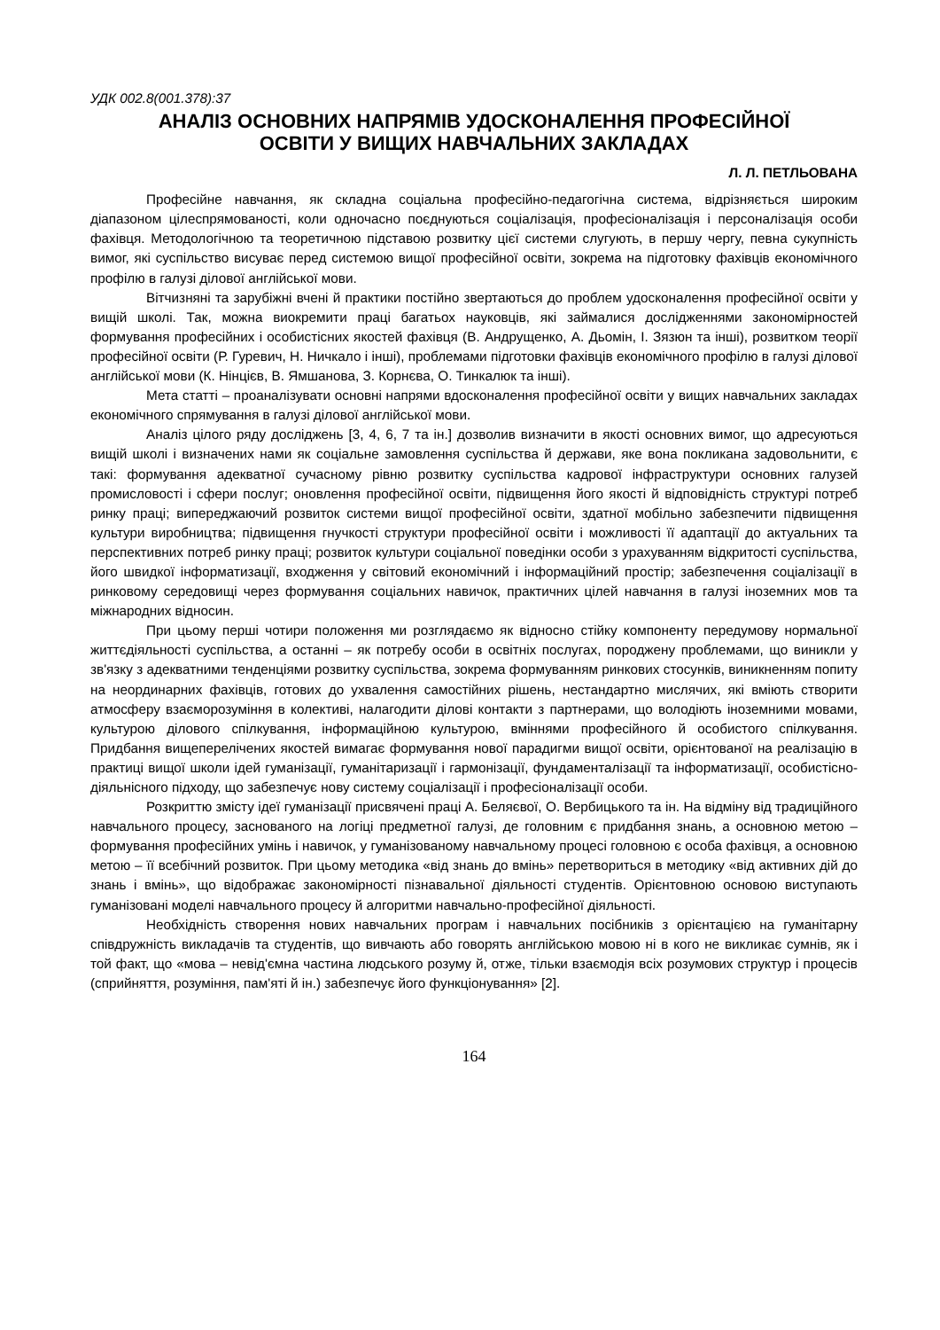УДК 002.8(001.378):37
АНАЛІЗ ОСНОВНИХ НАПРЯМІВ УДОСКОНАЛЕННЯ ПРОФЕСІЙНОЇ
ОСВІТИ У ВИЩИХ НАВЧАЛЬНИХ ЗАКЛАДАХ
Л. Л. ПЕТЛЬОВАНА
Професійне навчання, як складна соціальна професійно-педагогічна система, відрізняється широким діапазоном цілеспрямованості, коли одночасно поєднуються соціалізація, професіоналізація і персоналізація особи фахівця. Методологічною та теоретичною підставою розвитку цієї системи слугують, в першу чергу, певна сукупність вимог, які суспільство висуває перед системою вищої професійної освіти, зокрема на підготовку фахівців економічного профілю в галузі ділової англійської мови.
Вітчизняні та зарубіжні вчені й практики постійно звертаються до проблем удосконалення професійної освіти у вищій школі. Так, можна виокремити праці багатьох науковців, які займалися дослідженнями закономірностей формування професійних і особистісних якостей фахівця (В. Андрущенко, А. Дьомін, І. Зязюн та інші), розвитком теорії професійної освіти (Р. Гуревич, Н. Ничкало і інші), проблемами підготовки фахівців економічного профілю в галузі ділової англійської мови (К. Нінцієв, В. Ямшанова, З. Корнєва, О. Тинкалюк та інші).
Мета статті – проаналізувати основні напрями вдосконалення професійної освіти у вищих навчальних закладах економічного спрямування в галузі ділової англійської мови.
Аналіз цілого ряду досліджень [3, 4, 6, 7 та ін.] дозволив визначити в якості основних вимог, що адресуються вищій школі і визначених нами як соціальне замовлення суспільства й держави, яке вона покликана задовольнити, є такі: формування адекватної сучасному рівню розвитку суспільства кадрової інфраструктури основних галузей промисловості і сфери послуг; оновлення професійної освіти, підвищення його якості й відповідність структурі потреб ринку праці; випереджаючий розвиток системи вищої професійної освіти, здатної мобільно забезпечити підвищення культури виробництва; підвищення гнучкості структури професійної освіти і можливості її адаптації до актуальних та перспективних потреб ринку праці; розвиток культури соціальної поведінки особи з урахуванням відкритості суспільства, його швидкої інформатизації, входження у світовий економічний і інформаційний простір; забезпечення соціалізації в ринковому середовищі через формування соціальних навичок, практичних цілей навчання в галузі іноземних мов та міжнародних відносин.
При цьому перші чотири положення ми розглядаємо як відносно стійку компоненту передумову нормальної життєдіяльності суспільства, а останні – як потребу особи в освітніх послугах, породжену проблемами, що виникли у зв'язку з адекватними тенденціями розвитку суспільства, зокрема формуванням ринкових стосунків, виникненням попиту на неординарних фахівців, готових до ухвалення самостійних рішень, нестандартно мислячих, які вміють створити атмосферу взаєморозуміння в колективі, налагодити ділові контакти з партнерами, що володіють іноземними мовами, культурою ділового спілкування, інформаційною культурою, вміннями професійного й особистого спілкування. Придбання вищеперелічених якостей вимагає формування нової парадигми вищої освіти, орієнтованої на реалізацію в практиці вищої школи ідей гуманізації, гуманітаризації і гармонізації, фундаменталізації та інформатизації, особистісно-діяльнісного підходу, що забезпечує нову систему соціалізації і професіоналізації особи.
Розкриттю змісту ідеї гуманізації присвячені праці А. Беляєвої, О. Вербицького та ін. На відміну від традиційного навчального процесу, заснованого на логіці предметної галузі, де головним є придбання знань, а основною метою – формування професійних умінь і навичок, у гуманізованому навчальному процесі головною є особа фахівця, а основною метою – її всебічний розвиток. При цьому методика «від знань до вмінь» перетвориться в методику «від активних дій до знань і вмінь», що відображає закономірності пізнавальної діяльності студентів. Орієнтовною основою виступають гуманізовані моделі навчального процесу й алгоритми навчально-професійної діяльності.
Необхідність створення нових навчальних програм і навчальних посібників з орієнтацією на гуманітарну співдружність викладачів та студентів, що вивчають або говорять англійською мовою ні в кого не викликає сумнів, як і той факт, що «мова – невід'ємна частина людського розуму й, отже, тільки взаємодія всіх розумових структур і процесів (сприйняття, розуміння, пам'яті й ін.) забезпечує його функціонування» [2].
164